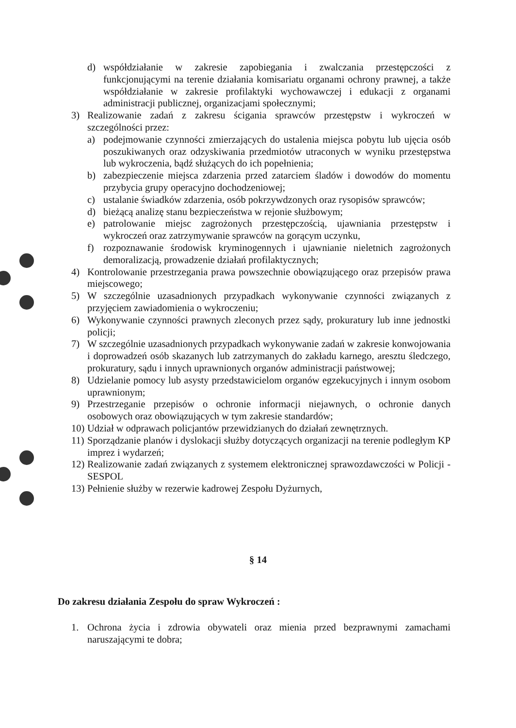d) współdziałanie w zakresie zapobiegania i zwalczania przestępczości z funkcjonującymi na terenie działania komisariatu organami ochrony prawnej, a także współdziałanie w zakresie profilaktyki wychowawczej i edukacji z organami administracji publicznej, organizacjami społecznymi;
3) Realizowanie zadań z zakresu ścigania sprawców przestępstw i wykroczeń w szczególności przez:
a) podejmowanie czynności zmierzających do ustalenia miejsca pobytu lub ujęcia osób poszukiwanych oraz odzyskiwania przedmiotów utraconych w wyniku przestępstwa lub wykroczenia, bądź służących do ich popełnienia;
b) zabezpieczenie miejsca zdarzenia przed zatarciem śladów i dowodów do momentu przybycia grupy operacyjno dochodzeniowej;
c) ustalanie świadków zdarzenia, osób pokrzywdzonych oraz rysopisów sprawców;
d) bieżącą analizę stanu bezpieczeństwa w rejonie służbowym;
e) patrolowanie miejsc zagrożonych przestępczością, ujawniania przestępstw i wykroczeń oraz zatrzymywanie sprawców na gorącym uczynku,
f) rozpoznawanie środowisk kryminogennych i ujawnianie nieletnich zagrożonych demoralizacją, prowadzenie działań profilaktycznych;
4) Kontrolowanie przestrzegania prawa powszechnie obowiązującego oraz przepisów prawa miejscowego;
5) W szczególnie uzasadnionych przypadkach wykonywanie czynności związanych z przyjęciem zawiadomienia o wykroczeniu;
6) Wykonywanie czynności prawnych zleconych przez sądy, prokuratury lub inne jednostki policji;
7) W szczególnie uzasadnionych przypadkach wykonywanie zadań w zakresie konwojowania i doprowadzeń osób skazanych lub zatrzymanych do zakładu karnego, aresztu śledczego, prokuratury, sądu i innych uprawnionych organów administracji państwowej;
8) Udzielanie pomocy lub asysty przedstawicielom organów egzekucyjnych i innym osobom uprawnionym;
9) Przestrzeganie przepisów o ochronie informacji niejawnych, o ochronie danych osobowych oraz obowiązujących w tym zakresie standardów;
10) Udział w odprawach policjantów przewidzianych do działań zewnętrznych.
11) Sporządzanie planów i dyslokacji służby dotyczących organizacji na terenie podległym KP imprez i wydarzeń;
12) Realizowanie zadań związanych z systemem elektronicznej sprawozdawczości w Policji - SESPOL
13) Pełnienie służby w rezerwie kadrowej Zespołu Dyżurnych,
§ 14
Do zakresu działania Zespołu do spraw Wykroczeń :
1. Ochrona życia i zdrowia obywateli oraz mienia przed bezprawnymi zamachami naruszającymi te dobra;